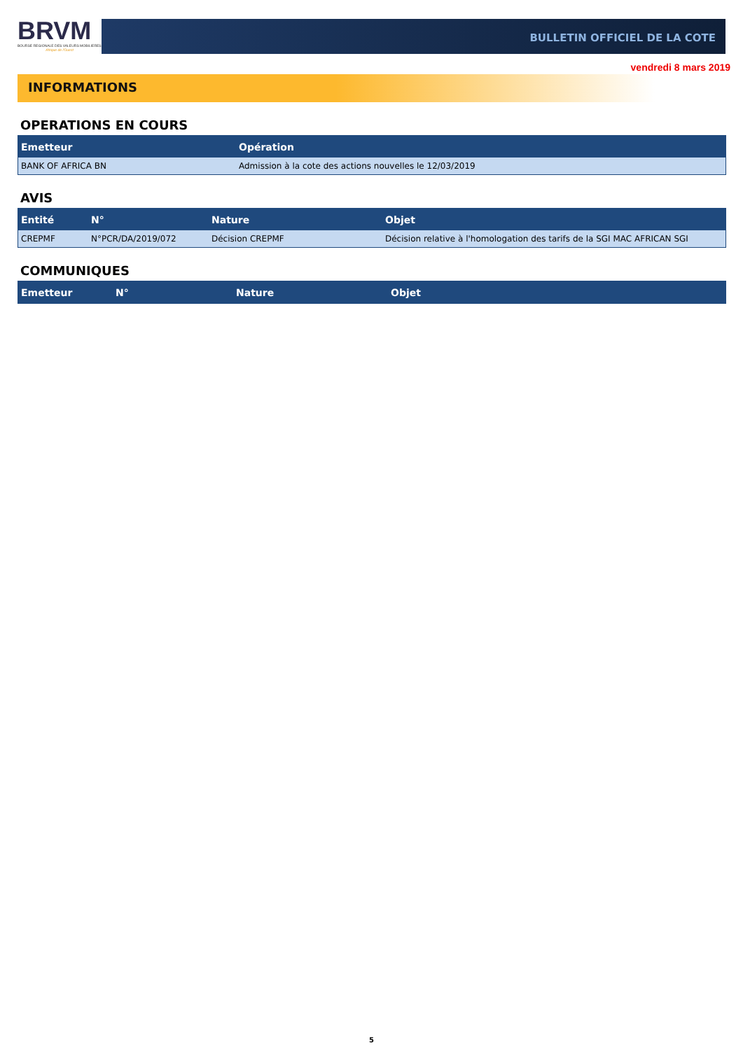BRVM
BOURSE REGIONALE DES VALEURS MOBILIERES
Afrique de l'Ouest
BULLETIN OFFICIEL DE LA COTE
vendredi 8 mars 2019
INFORMATIONS
OPERATIONS EN COURS
| Emetteur | Opération |
| --- | --- |
| BANK OF AFRICA BN | Admission à la cote des actions nouvelles le 12/03/2019 |
AVIS
| Entité | N° | Nature | Objet |
| --- | --- | --- | --- |
| CREPMF | N°PCR/DA/2019/072 | Décision CREPMF | Décision relative à l'homologation des tarifs de la SGI MAC AFRICAN SGI |
COMMUNIQUES
| Emetteur | N° | Nature | Objet |
| --- | --- | --- | --- |
5